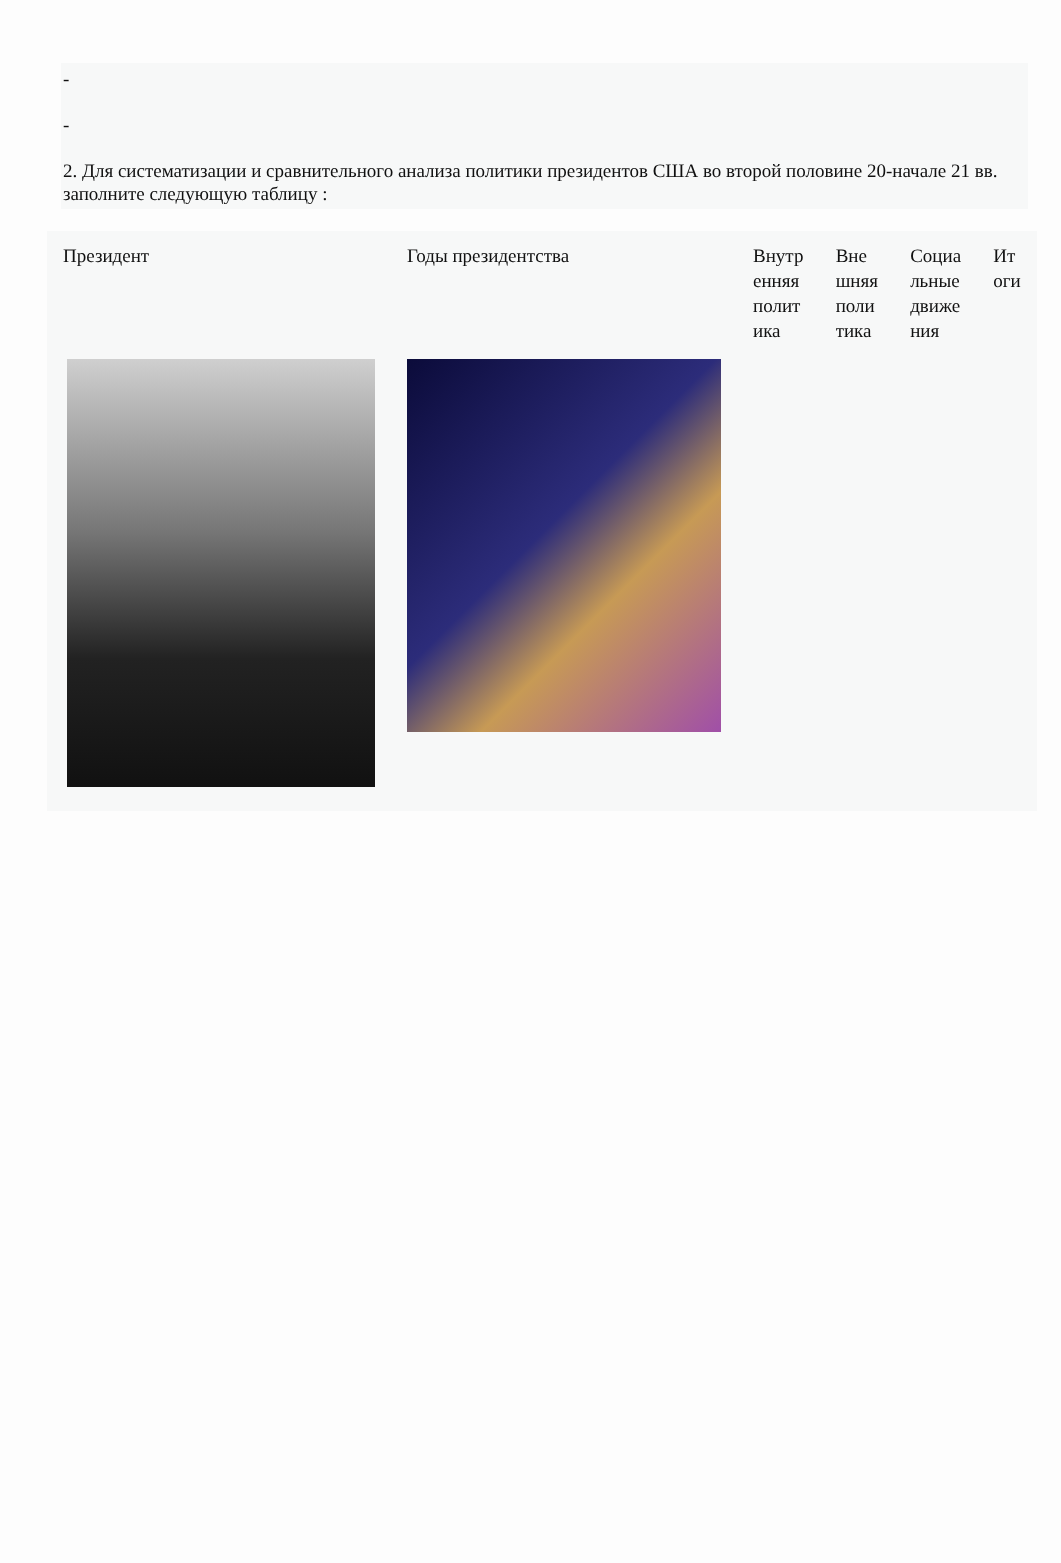-
-
2. Для систематизации и сравнительного анализа политики президентов США во второй половине 20-начале 21 вв. заполните следующую таблицу :
| Президент | Годы президентства | Внутр енняя полит ика | Вне шняя поли тика | Социа льные движе ния | Ит оги |
| --- | --- | --- | --- | --- | --- |